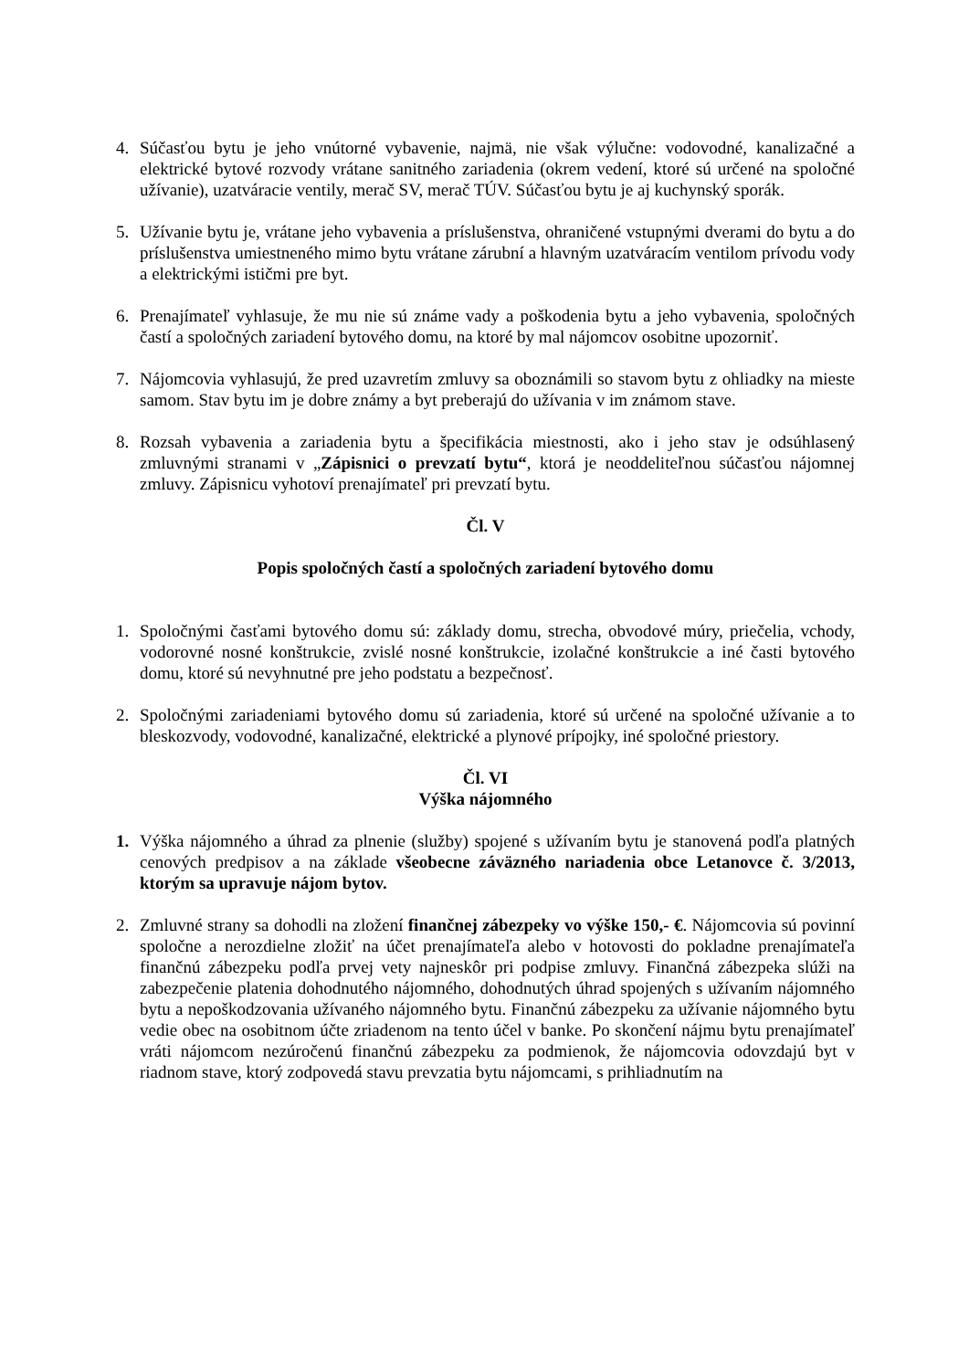4. Súčasťou bytu je jeho vnútorné vybavenie, najmä, nie však výlučne: vodovodné, kanalizačné a elektrické bytové rozvody vrátane sanitného zariadenia (okrem vedení, ktoré sú určené na spoločné užívanie), uzatváracie ventily, merač SV, merač TÚV. Súčasťou bytu je aj kuchynský sporák.
5. Užívanie bytu je, vrátane jeho vybavenia a príslušenstva, ohraničené vstupnými dverami do bytu a do príslušenstva umiestneného mimo bytu vrátane zárubní a hlavným uzatváracím ventilom prívodu vody a elektrickými ističmi pre byt.
6. Prenajímateľ vyhlasuje, že mu nie sú známe vady a poškodenia bytu a jeho vybavenia, spoločných častí a spoločných zariadení bytového domu, na ktoré by mal nájomcov osobitne upozorniť.
7. Nájomcovia vyhlasujú, že pred uzavretím zmluvy sa oboznámili so stavom bytu z ohliadky na mieste samom. Stav bytu im je dobre známy a byt preberajú do užívania v im známom stave.
8. Rozsah vybavenia a zariadenia bytu a špecifikácia miestnosti, ako i jeho stav je odsúhlasený zmluvnými stranami v „Zápisnici o prevzatí bytu“, ktorá je neoddeliteľnou súčasťou nájomnej zmluvy. Zápisnicu vyhotoví prenajímateľ pri prevzatí bytu.
Čl. V
Popis spoločných častí a spoločných zariadení bytového domu
1. Spoločnými časťami bytového domu sú: základy domu, strecha, obvodové múry, priečelia, vchody, vodorovné nosné konštrukcie, zvislé nosné konštrukcie, izolačné konštrukcie a iné časti bytového domu, ktoré sú nevyhnutné pre jeho podstatu a bezpečnosť.
2. Spoločnými zariadeniami bytového domu sú zariadenia, ktoré sú určené na spoločné užívanie a to bleskozvody, vodovodné, kanalizačné, elektrické a plynové prípojky, iné spoločné priestory.
Čl. VI
Výška nájomného
1. Výška nájomného a úhrad za plnenie (služby) spojené s užívaním bytu je stanovená podľa platných cenových predpisov a na základe všeobecne záväzného nariadenia obce Letanovce č. 3/2013, ktorým sa upravuje nájom bytov.
2. Zmluvné strany sa dohodli na zložení finančnej zábezpeky vo výške 150,- €. Nájomcovia sú povinní spoločne a nerozdielne zložiť na účet prenajímateľa alebo v hotovosti do pokladne prenajímateľa finančnú zábezpeku podľa prvej vety najneskôr pri podpise zmluvy. Finančná zábezpeka slúži na zabezpečenie platenia dohodnutého nájomného, dohodnutých úhrad spojených s užívaním nájomného bytu a nepoškodzovania užívaného nájomného bytu. Finančnú zábezpeku za užívanie nájomného bytu vedie obec na osobitnom účte zriadenom na tento účel v banke. Po skončení nájmu bytu prenajímateľ vráti nájomcom nezúročenú finančnú zábezpeku za podmienok, že nájomcovia odovzdajú byt v riadnom stave, ktorý zodpovedá stavu prevzatia bytu nájomcami, s prihliadnutím na